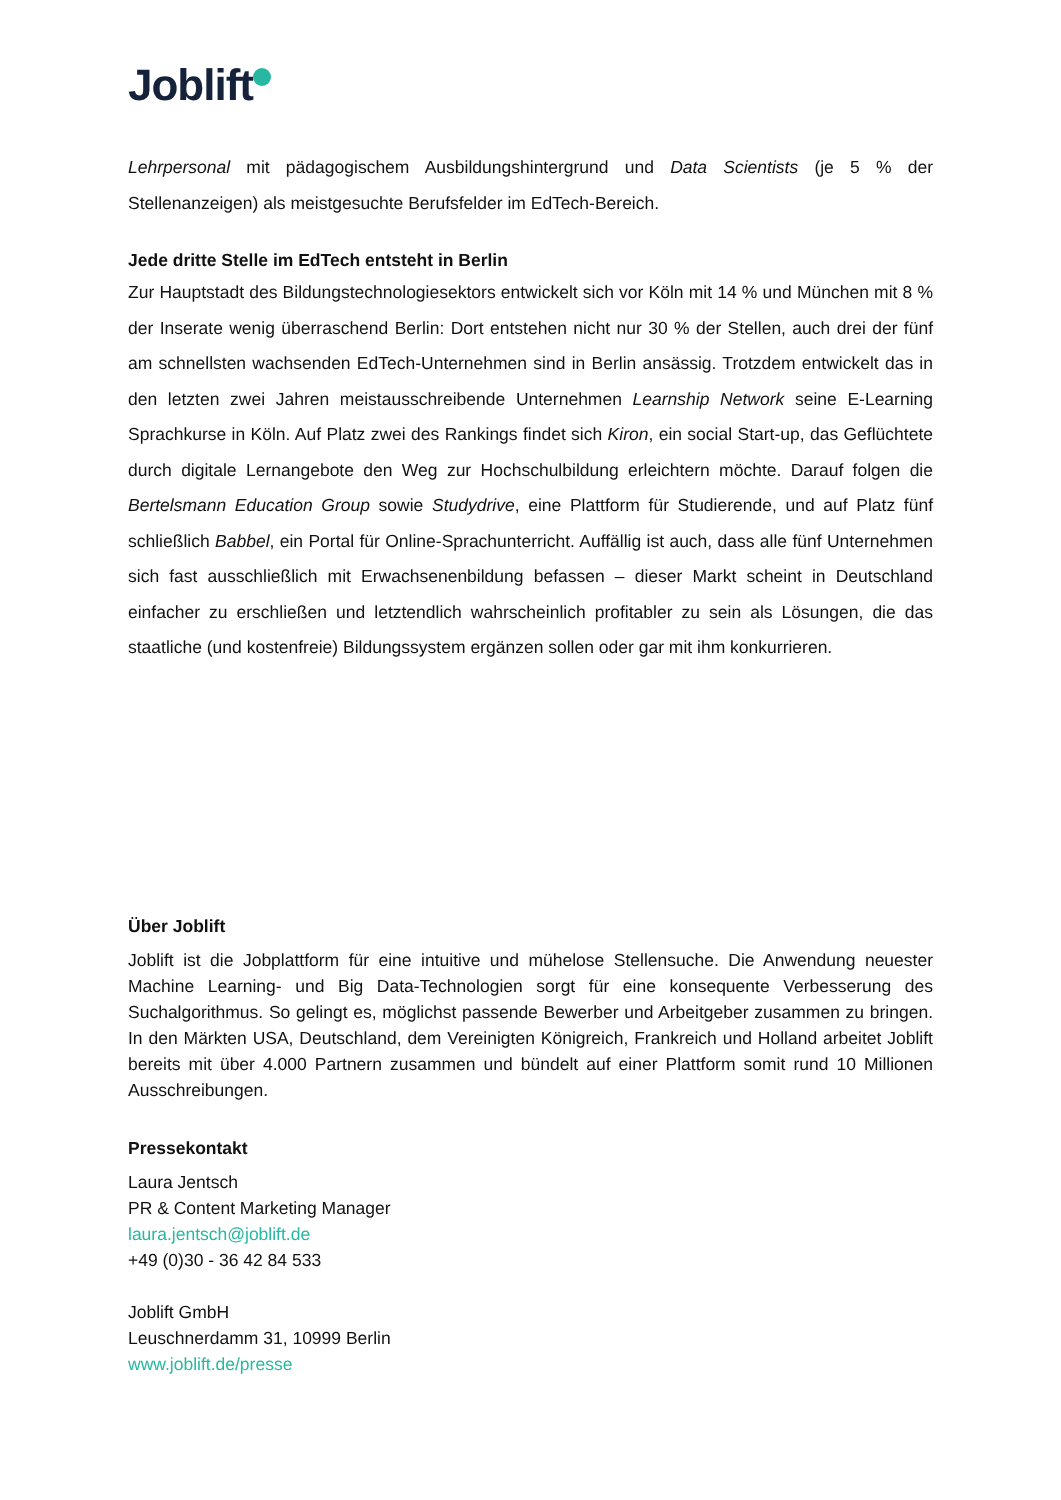Joblift
Lehrpersonal mit pädagogischem Ausbildungshintergrund und Data Scientists (je 5 % der Stellenanzeigen) als meistgesuchte Berufsfelder im EdTech-Bereich.
Jede dritte Stelle im EdTech entsteht in Berlin
Zur Hauptstadt des Bildungstechnologiesektors entwickelt sich vor Köln mit 14 % und München mit 8 % der Inserate wenig überraschend Berlin: Dort entstehen nicht nur 30 % der Stellen, auch drei der fünf am schnellsten wachsenden EdTech-Unternehmen sind in Berlin ansässig. Trotzdem entwickelt das in den letzten zwei Jahren meistausschreibende Unternehmen Learnship Network seine E-Learning Sprachkurse in Köln. Auf Platz zwei des Rankings findet sich Kiron, ein social Start-up, das Geflüchtete durch digitale Lernangebote den Weg zur Hochschulbildung erleichtern möchte. Darauf folgen die Bertelsmann Education Group sowie Studydrive, eine Plattform für Studierende, und auf Platz fünf schließlich Babbel, ein Portal für Online-Sprachunterricht. Auffällig ist auch, dass alle fünf Unternehmen sich fast ausschließlich mit Erwachsenenbildung befassen – dieser Markt scheint in Deutschland einfacher zu erschließen und letztendlich wahrscheinlich profitabler zu sein als Lösungen, die das staatliche (und kostenfreie) Bildungssystem ergänzen sollen oder gar mit ihm konkurrieren.
Über Joblift
Joblift ist die Jobplattform für eine intuitive und mühelose Stellensuche. Die Anwendung neuester Machine Learning- und Big Data-Technologien sorgt für eine konsequente Verbesserung des Suchalgorithmus. So gelingt es, möglichst passende Bewerber und Arbeitgeber zusammen zu bringen. In den Märkten USA, Deutschland, dem Vereinigten Königreich, Frankreich und Holland arbeitet Joblift bereits mit über 4.000 Partnern zusammen und bündelt auf einer Plattform somit rund 10 Millionen Ausschreibungen.
Pressekontakt
Laura Jentsch
PR & Content Marketing Manager
laura.jentsch@joblift.de
+49 (0)30 - 36 42 84 533
Joblift GmbH
Leuschnerdamm 31, 10999 Berlin
www.joblift.de/presse